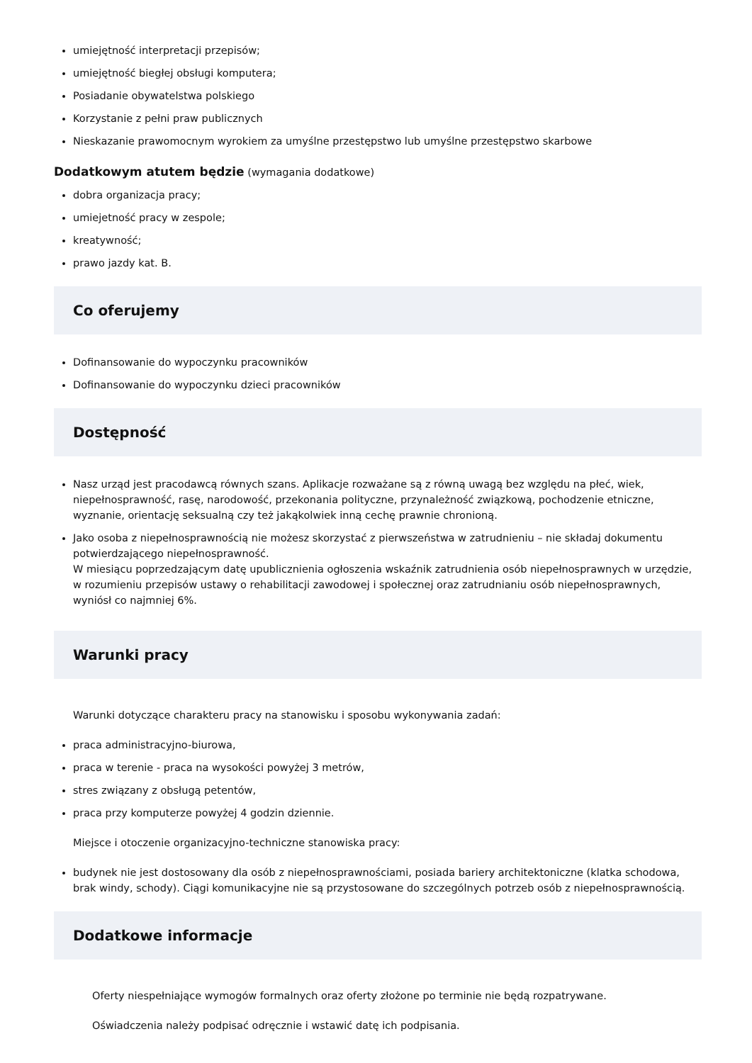umiejętność interpretacji przepisów;
umiejętność biegłej obsługi komputera;
Posiadanie obywatelstwa polskiego
Korzystanie z pełni praw publicznych
Nieskazanie prawomocnym wyrokiem za umyślne przestępstwo lub umyślne przestępstwo skarbowe
Dodatkowym atutem będzie (wymagania dodatkowe)
dobra organizacja pracy;
umiejetność pracy w zespole;
kreatywność;
prawo jazdy kat. B.
Co oferujemy
Dofinansowanie do wypoczynku pracowników
Dofinansowanie do wypoczynku dzieci pracowników
Dostępność
Nasz urząd jest pracodawcą równych szans. Aplikacje rozważane są z równą uwagą bez względu na płeć, wiek, niepełnosprawność, rasę, narodowość, przekonania polityczne, przynależność związkową, pochodzenie etniczne, wyznanie, orientację seksualną czy też jakąkolwiek inną cechę prawnie chronioną.
Jako osoba z niepełnosprawnością nie możesz skorzystać z pierwszeństwa w zatrudnieniu – nie składaj dokumentu potwierdzającego niepełnosprawność.
W miesiącu poprzedzającym datę upublicznienia ogłoszenia wskaźnik zatrudnienia osób niepełnosprawnych w urzędzie, w rozumieniu przepisów ustawy o rehabilitacji zawodowej i społecznej oraz zatrudnianiu osób niepełnosprawnych, wyniósł co najmniej 6%.
Warunki pracy
Warunki dotyczące charakteru pracy na stanowisku i sposobu wykonywania zadań:
praca administracyjno-biurowa,
praca w terenie - praca na wysokości powyżej 3 metrów,
stres związany z obsługą petentów,
praca przy komputerze powyżej 4 godzin dziennie.
Miejsce i otoczenie organizacyjno-techniczne stanowiska pracy:
budynek nie jest dostosowany dla osób z niepełnosprawnościami, posiada bariery architektoniczne (klatka schodowa, brak windy, schody). Ciągi komunikacyjne nie są przystosowane do szczególnych potrzeb osób z niepełnosprawnością.
Dodatkowe informacje
Oferty niespełniające wymogów formalnych oraz oferty złożone po terminie nie będą rozpatrywane.
Oświadczenia należy podpisać odręcznie i wstawić datę ich podpisania.